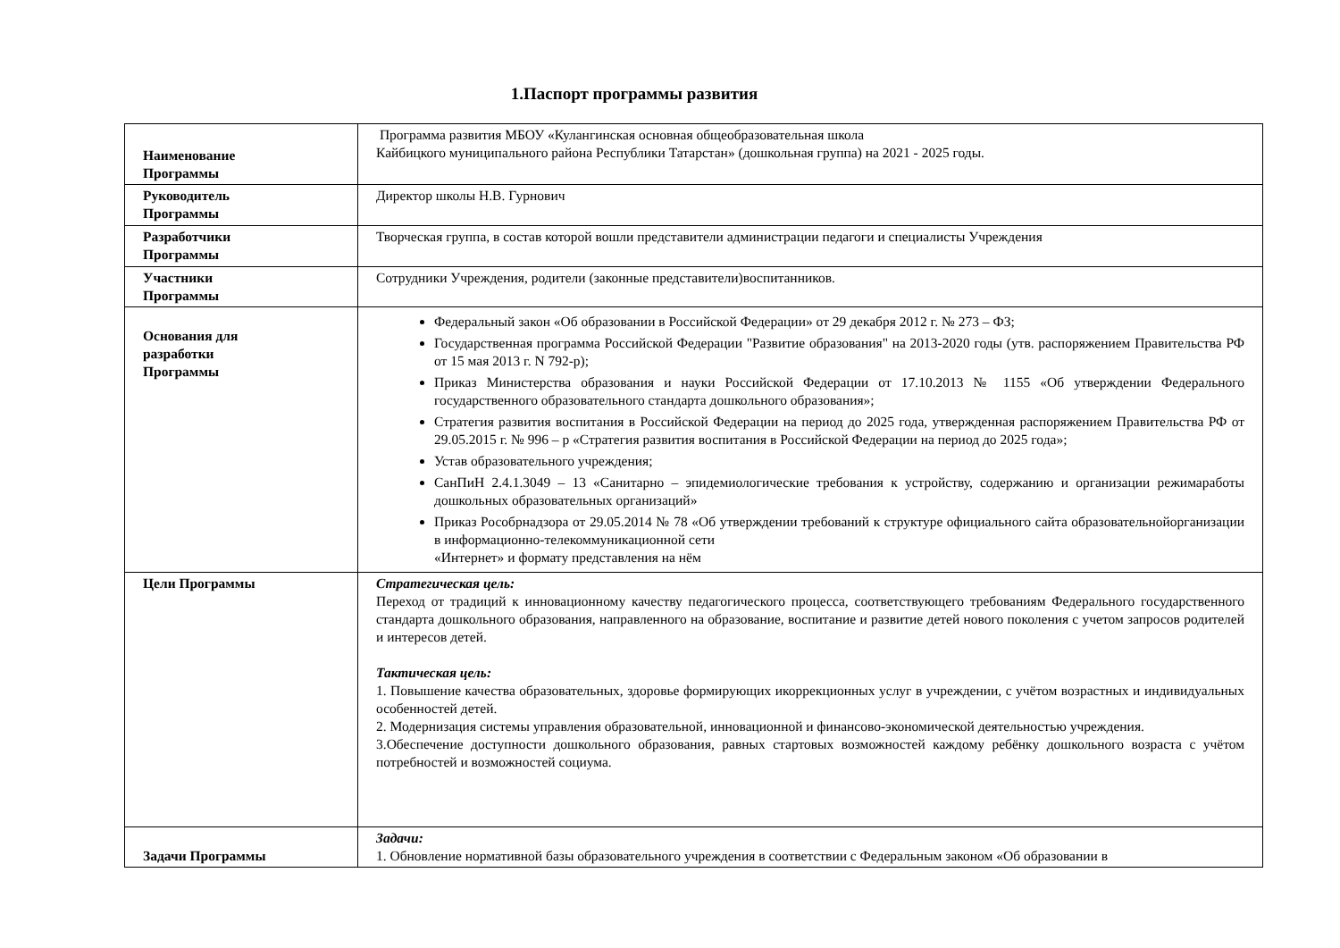1.Паспорт программы развития
| Наименование Программы | Программа развития МБОУ «Кулангинская основная общеобразовательная школа Кайбицкого муниципального района Республики Татарстан» (дошкольная группа) на 2021 - 2025 годы. |
| Руководитель Программы | Директор школы Н.В. Гурнович |
| Разработчики Программы | Творческая группа, в состав которой вошли представители администрации педагоги и специалисты Учреждения |
| Участники Программы | Сотрудники Учреждения, родители (законные представители)воспитанников. |
| Основания для разработки Программы | Федеральный закон «Об образовании в Российской Федерации» от 29 декабря 2012 г. № 273 – ФЗ; Государственная программа Российской Федерации "Развитие образования" на 2013-2020 годы (утв. распоряжением Правительства РФ от 15 мая 2013 г. N 792-р); Приказ Министерства образования и науки Российской Федерации от 17.10.2013 № 1155 «Об утверждении Федерального государственного образовательного стандарта дошкольного образования»; Стратегия развития воспитания в Российской Федерации на период до 2025 года, утвержденная распоряжением Правительства РФ от 29.05.2015 г. № 996 – р «Стратегия развития воспитания в Российской Федерации на период до 2025 года»; Устав образовательного учреждения; СанПиН 2.4.1.3049 – 13 «Санитарно – эпидемиологические требования к устройству, содержанию и организации режимаработы дошкольных образовательных организаций» Приказ Рособрнадзора от 29.05.2014 № 78 «Об утверждении требований к структуре официального сайта образовательнойорганизации в информационно-телекоммуникационной сети «Интернет» и формату представления на нём |
| Цели Программы | Стратегическая цель: Переход от традиций к инновационному качеству педагогического процесса, соответствующего требованиям Федерального государственного стандарта дошкольного образования, направленного на образование, воспитание и развитие детей нового поколения с учетом запросов родителей и интересов детей. Тактическая цель: 1. Повышение качества образовательных, здоровье формирующих икоррекционных услуг в учреждении, с учётом возрастных и индивидуальных особенностей детей. 2. Модернизация системы управления образовательной, инновационной и финансово-экономической деятельностью учреждения. 3.Обеспечение доступности дошкольного образования, равных стартовых возможностей каждому ребёнку дошкольного возраста с учётом потребностей и возможностей социума. |
| Задачи Программы | Задачи: 1. Обновление нормативной базы образовательного учреждения в соответствии с Федеральным законом «Об образовании в |